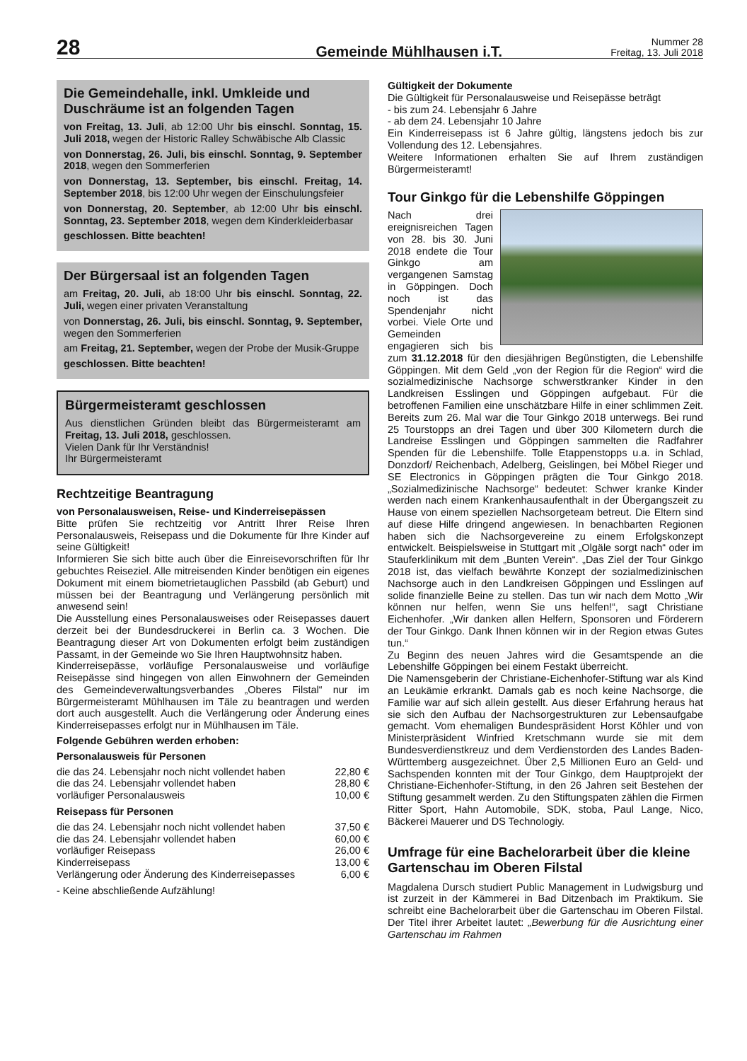28
Gemeinde Mühlhausen i.T.
Nummer 28
Freitag, 13. Juli 2018
Die Gemeindehalle, inkl. Umkleide und Duschräume ist an folgenden Tagen
von Freitag, 13. Juli, ab 12:00 Uhr bis einschl. Sonntag, 15. Juli 2018, wegen der Historic Ralley Schwäbische Alb Classic
von Donnerstag, 26. Juli, bis einschl. Sonntag, 9. September 2018, wegen den Sommerferien
von Donnerstag, 13. September, bis einschl. Freitag, 14. September 2018, bis 12:00 Uhr wegen der Einschulungsfeier
von Donnerstag, 20. September, ab 12:00 Uhr bis einschl. Sonntag, 23. September 2018, wegen dem Kinderkleiderbasar
geschlossen. Bitte beachten!
Der Bürgersaal ist an folgenden Tagen
am Freitag, 20. Juli, ab 18:00 Uhr bis einschl. Sonntag, 22. Juli, wegen einer privaten Veranstaltung
von Donnerstag, 26. Juli, bis einschl. Sonntag, 9. September, wegen den Sommerferien
am Freitag, 21. September, wegen der Probe der Musik-Gruppe
geschlossen. Bitte beachten!
Bürgermeisteramt geschlossen
Aus dienstlichen Gründen bleibt das Bürgermeisteramt am Freitag, 13. Juli 2018, geschlossen.
Vielen Dank für Ihr Verständnis!
Ihr Bürgermeisteramt
Rechtzeitige Beantragung
von Personalausweisen, Reise- und Kinderreisepässen
Bitte prüfen Sie rechtzeitig vor Antritt Ihrer Reise Ihren Personalausweis, Reisepass und die Dokumente für Ihre Kinder auf seine Gültigkeit!
Informieren Sie sich bitte auch über die Einreisevorschriften für Ihr gebuchtes Reiseziel. Alle mitreisenden Kinder benötigen ein eigenes Dokument mit einem biometrietauglichen Passbild (ab Geburt) und müssen bei der Beantragung und Verlängerung persönlich mit anwesend sein!
Die Ausstellung eines Personalausweises oder Reisepasses dauert derzeit bei der Bundesdruckerei in Berlin ca. 3 Wochen. Die Beantragung dieser Art von Dokumenten erfolgt beim zuständigen Passamt, in der Gemeinde wo Sie Ihren Hauptwohnsitz haben.
Kinderreisepässe, vorläufige Personalausweise und vorläufige Reisepässe sind hingegen von allen Einwohnern der Gemeinden des Gemeindeverwaltungsverbandes „Oberes Filstal“ nur im Bürgermeisteramt Mühlhausen im Täle zu beantragen und werden dort auch ausgestellt. Auch die Verlängerung oder Änderung eines Kinderreisepasses erfolgt nur in Mühlhausen im Täle.
Folgende Gebühren werden erhoben:
Personalausweis für Personen
| die das 24. Lebensjahr noch nicht vollendet haben | 22,80 € |
| die das 24. Lebensjahr vollendet haben | 28,80 € |
| vorläufiger Personalausweis | 10,00 € |
Reisepass für Personen
| die das 24. Lebensjahr noch nicht vollendet haben | 37,50 € |
| die das 24. Lebensjahr vollendet haben | 60,00 € |
| vorläufiger Reisepass | 26,00 € |
| Kinderreisepass | 13,00 € |
| Verlängerung oder Änderung des Kinderreisepasses | 6,00 € |
- Keine abschließende Aufzählung!
Gültigkeit der Dokumente
Die Gültigkeit für Personalausweise und Reisepässe beträgt
- bis zum 24. Lebensjahr 6 Jahre
- ab dem 24. Lebensjahr 10 Jahre
Ein Kinderreisepass ist 6 Jahre gültig, längstens jedoch bis zur Vollendung des 12. Lebensjahres.
Weitere Informationen erhalten Sie auf Ihrem zuständigen Bürgermeisteramt!
Tour Ginkgo für die Lebenshilfe Göppingen
Nach drei ereignisreichen Tagen von 28. bis 30. Juni 2018 endete die Tour Ginkgo am vergangenen Samstag in Göppingen. Doch noch ist das Spendenjahr nicht vorbei. Viele Orte und Gemeinden engagieren sich bis zum 31.12.2018 für den diesjährigen Begünstigten, die Lebenshilfe Göppingen. Mit dem Geld „von der Region für die Region“ wird die sozialmedizinische Nachsorge schwerstkranker Kinder in den Landkreisen Esslingen und Göppingen aufgebaut. Für die betroffenen Familien eine unschätzbare Hilfe in einer schlimmen Zeit. Bereits zum 26. Mal war die Tour Ginkgo 2018 unterwegs. Bei rund 25 Tourstopps an drei Tagen und über 300 Kilometern durch die Landreise Esslingen und Göppingen sammelten die Radfahrer Spenden für die Lebenshilfe. Tolle Etappenstopps u.a. in Schlad, Donzdorf/ Reichenbach, Adelberg, Geislingen, bei Möbel Rieger und SE Electronics in Göppingen prägten die Tour Ginkgo 2018. „Sozialmedizinische Nachsorge“ bedeutet: Schwer kranke Kinder werden nach einem Krankenhausaufenthalt in der Übergangszeit zu Hause von einem speziellen Nachsorgeteam betreut. Die Eltern sind auf diese Hilfe dringend angewiesen. In benachbarten Regionen haben sich die Nachsorgevereine zu einem Erfolgskonzept entwickelt. Beispielsweise in Stuttgart mit „Olgäle sorgt nach“ oder im Stauferklinikum mit dem „Bunten Verein“. „Das Ziel der Tour Ginkgo 2018 ist, das vielfach bewährte Konzept der sozialmedizinischen Nachsorge auch in den Landkreisen Göppingen und Esslingen auf solide finanzielle Beine zu stellen. Das tun wir nach dem Motto „Wir können nur helfen, wenn Sie uns helfen!“, sagt Christiane Eichenhofer. „Wir danken allen Helfern, Sponsoren und Förderern der Tour Ginkgo. Dank Ihnen können wir in der Region etwas Gutes tun.“
Zu Beginn des neuen Jahres wird die Gesamtspende an die Lebenshilfe Göppingen bei einem Festakt überreicht.
Die Namensgeberin der Christiane-Eichenhofer-Stiftung war als Kind an Leukämie erkrankt. Damals gab es noch keine Nachsorge, die Familie war auf sich allein gestellt. Aus dieser Erfahrung heraus hat sie sich den Aufbau der Nachsorgestrukturen zur Lebensaufgabe gemacht. Vom ehemaligen Bundespräsident Horst Köhler und von Ministerpräsident Winfried Kretschmann wurde sie mit dem Bundesverdienstkreuz und dem Verdienstorden des Landes Baden-Württemberg ausgezeichnet. Über 2,5 Millionen Euro an Geld- und Sachspenden konnten mit der Tour Ginkgo, dem Hauptprojekt der Christiane-Eichenhofer-Stiftung, in den 26 Jahren seit Bestehen der Stiftung gesammelt werden. Zu den Stiftungspaten zählen die Firmen Ritter Sport, Hahn Automobile, SDK, stoba, Paul Lange, Nico, Bäckerei Mauerer und DS Technologiy.
Umfrage für eine Bachelorarbeit über die kleine Gartenschau im Oberen Filstal
Magdalena Dursch studiert Public Management in Ludwigsburg und ist zurzeit in der Kämmerei in Bad Ditzenbach im Praktikum. Sie schreibt eine Bachelorarbeit über die Gartenschau im Oberen Filstal. Der Titel ihrer Arbeitet lautet: „Bewerbung für die Ausrichtung einer Gartenschau im Rahmen